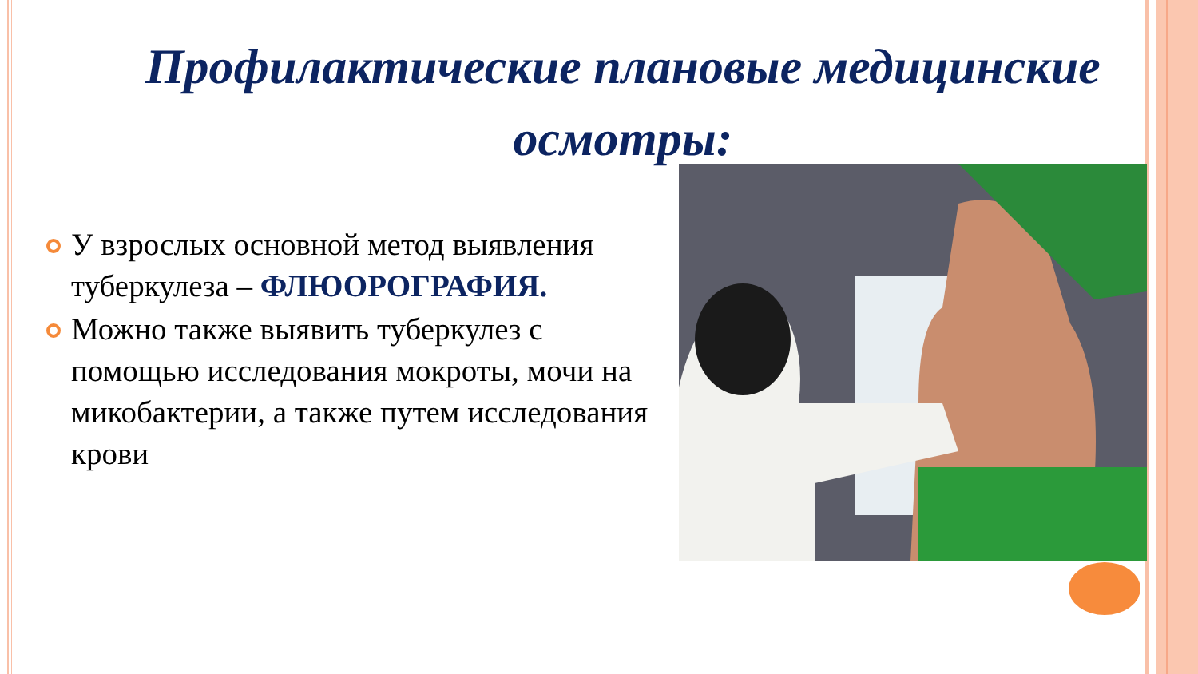Профилактические плановые медицинские осмотры:
У взрослых основной метод выявления туберкулеза – ФЛЮОРОГРАФИЯ.
Можно также выявить туберкулез с помощью исследования мокроты, мочи на микобактерии, а также путем исследования крови